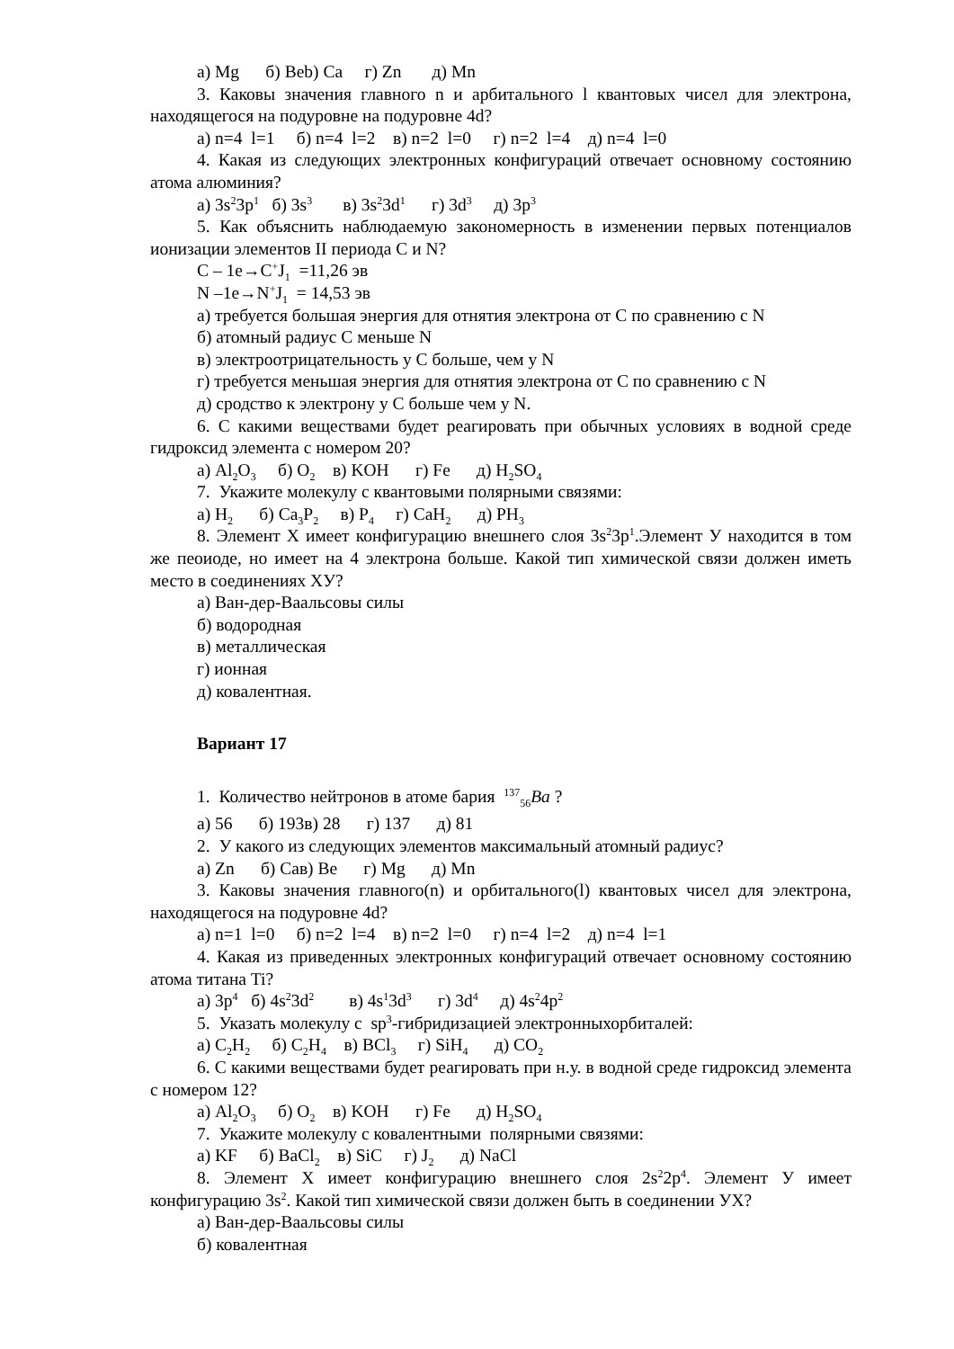а) Mg б) Веb) Ca г) Zn д) Mn
3. Каковы значения главного n и арбитального l квантовых чисел для электрона, находящегося на подуровне на подуровне 4d?
а) n=4 l=1 б) n=4 l=2 в) n=2 l=0 г) n=2 l=4 д) n=4 l=0
4. Какая из следующих электронных конфигураций отвечает основному состоянию атома алюминия?
а) 3s<sup>2</sup>3p<sup>1</sup> б) 3s<sup>3</sup> в) 3s<sup>2</sup>3d<sup>1</sup> г) 3d<sup>3</sup> д) 3p<sup>3</sup>
5. Как объяснить наблюдаемую закономерность в изменении первых потенциалов ионизации элементов II периода C и N?
C – 1e→C<sup>+</sup>J<sub>1</sub> =11,26 эв
N –1e→N<sup>+</sup>J<sub>1</sub> = 14,53 эв
а) требуется большая энергия для отнятия электрона от C по сравнению с N
б) атомный радиус C меньше N
в) электроотрицательность у C больше, чем у N
г) требуется меньшая энергия для отнятия электрона от C по сравнению с N
д) сродство к электрону у C больше чем у N.
6. С какими веществами будет реагировать при обычных условиях в водной среде гидроксид элемента с номером 20?
а) Al<sub>2</sub>O<sub>3</sub> б) O<sub>2</sub> в) KOH г) Fe д) H<sub>2</sub>SO<sub>4</sub>
7. Укажите молекулу с квантовыми полярными связями:
а) H<sub>2</sub> б) Ca<sub>3</sub>P<sub>2</sub> в) P<sub>4</sub> г) CaH<sub>2</sub> д) PH<sub>3</sub>
8. Элемент X имеет конфигурацию внешнего слоя 3s<sup>2</sup>3p<sup>1</sup>.Элемент У находится в том же пеоиоде, но имеет на 4 электрона больше. Какой тип химической связи должен иметь место в соединениях XУ?
а) Ван-дер-Ваальсовы силы
б) водородная
в) металлическая
г) ионная
д) ковалентная.
Вариант 17
1. Количество нейтронов в атоме бария <sup>137</sup><sub>56</sub>Ba ?
а) 56 б) 193в) 28 г) 137 д) 81
2. У какого из следующих элементов максимальный атомный радиус?
а) Zn б) Caв) Be г) Mg д) Mn
3. Каковы значения главного(n) и орбитального(l) квантовых чисел для электрона, находящегося на подуровне 4d?
а) n=1 l=0 б) n=2 l=4 в) n=2 l=0 г) n=4 l=2 д) n=4 l=1
4. Какая из приведенных электронных конфигураций отвечает основному состоянию атома титана Ti?
а) 3p<sup>4</sup> б) 4s<sup>2</sup>3d<sup>2</sup> в) 4s<sup>1</sup>3d<sup>3</sup> г) 3d<sup>4</sup> д) 4s<sup>2</sup>4p<sup>2</sup>
5. Указать молекулу с sp<sup>3</sup>-гибридизацией электронныхорбиталей:
а) C<sub>2</sub>H<sub>2</sub> б) C<sub>2</sub>H<sub>4</sub> в) BCl<sub>3</sub> г) SiH<sub>4</sub> д) CO<sub>2</sub>
6. С какими веществами будет реагировать при н.у. в водной среде гидроксид элемента с номером 12?
а) Al<sub>2</sub>O<sub>3</sub> б) O<sub>2</sub> в) KOH г) Fe д) H<sub>2</sub>SO<sub>4</sub>
7. Укажите молекулу с ковалентными полярными связями:
а) KF б) BaCl<sub>2</sub> в) SiC г) J<sub>2</sub> д) NaCl
8. Элемент X имеет конфигурацию внешнего слоя 2s<sup>2</sup>2p<sup>4</sup>. Элемент У имеет конфигурацию 3s<sup>2</sup>. Какой тип химической связи должен быть в соединении УX?
а) Ван-дер-Ваальсовы силы
б) ковалентная